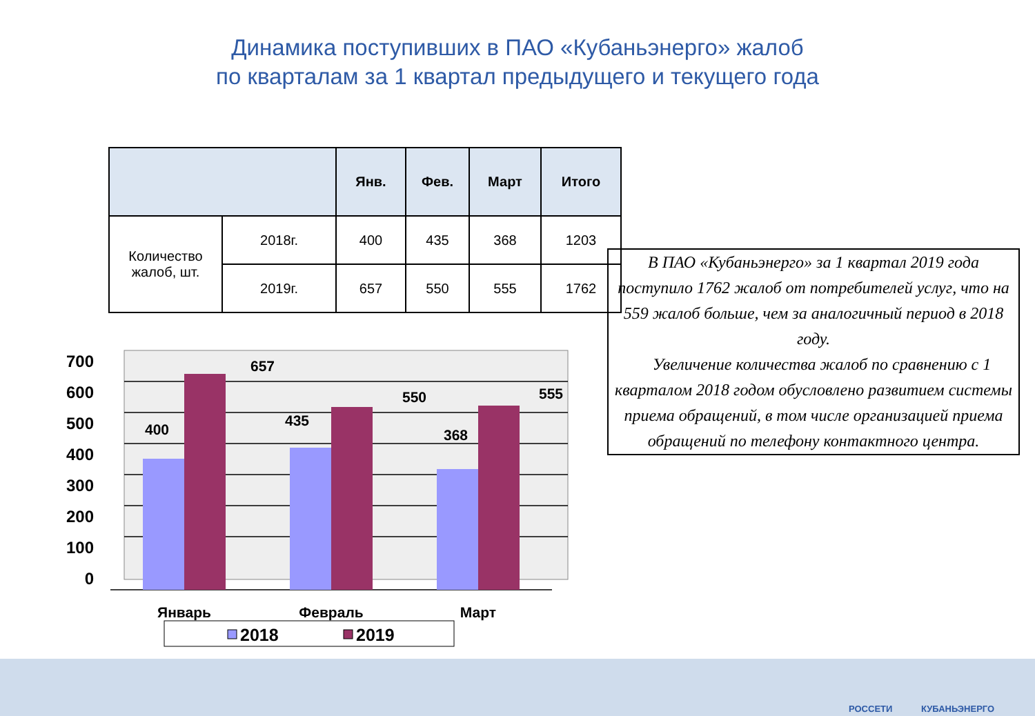Динамика поступивших в ПАО «Кубаньэнерго» жалоб
по кварталам за 1 квартал предыдущего и текущего года
| | | Янв. | Фев. | Март | Итого |
| --- | --- | --- | --- | --- | --- |
| Количество жалоб, шт. | 2018г. | 400 | 435 | 368 | 1203 |
| | 2019г. | 657 | 550 | 555 | 1762 |
В ПАО «Кубаньэнерго» за 1 квартал 2019 года поступило 1762 жалоб от потребителей услуг, что на 559 жалоб больше, чем за аналогичный период в 2018 году.
Увеличение количества жалоб по сравнению с 1 кварталом 2018 годом обусловлено развитием системы приема обращений, в том числе организацией приема обращений по телефону контактного центра.
700
600
500
400
300
200
100
0
400
657
435
550
368
555
Январь
Февраль
Март
2018
2019
РОССЕТИ КУБАНЬЭНЕРГО